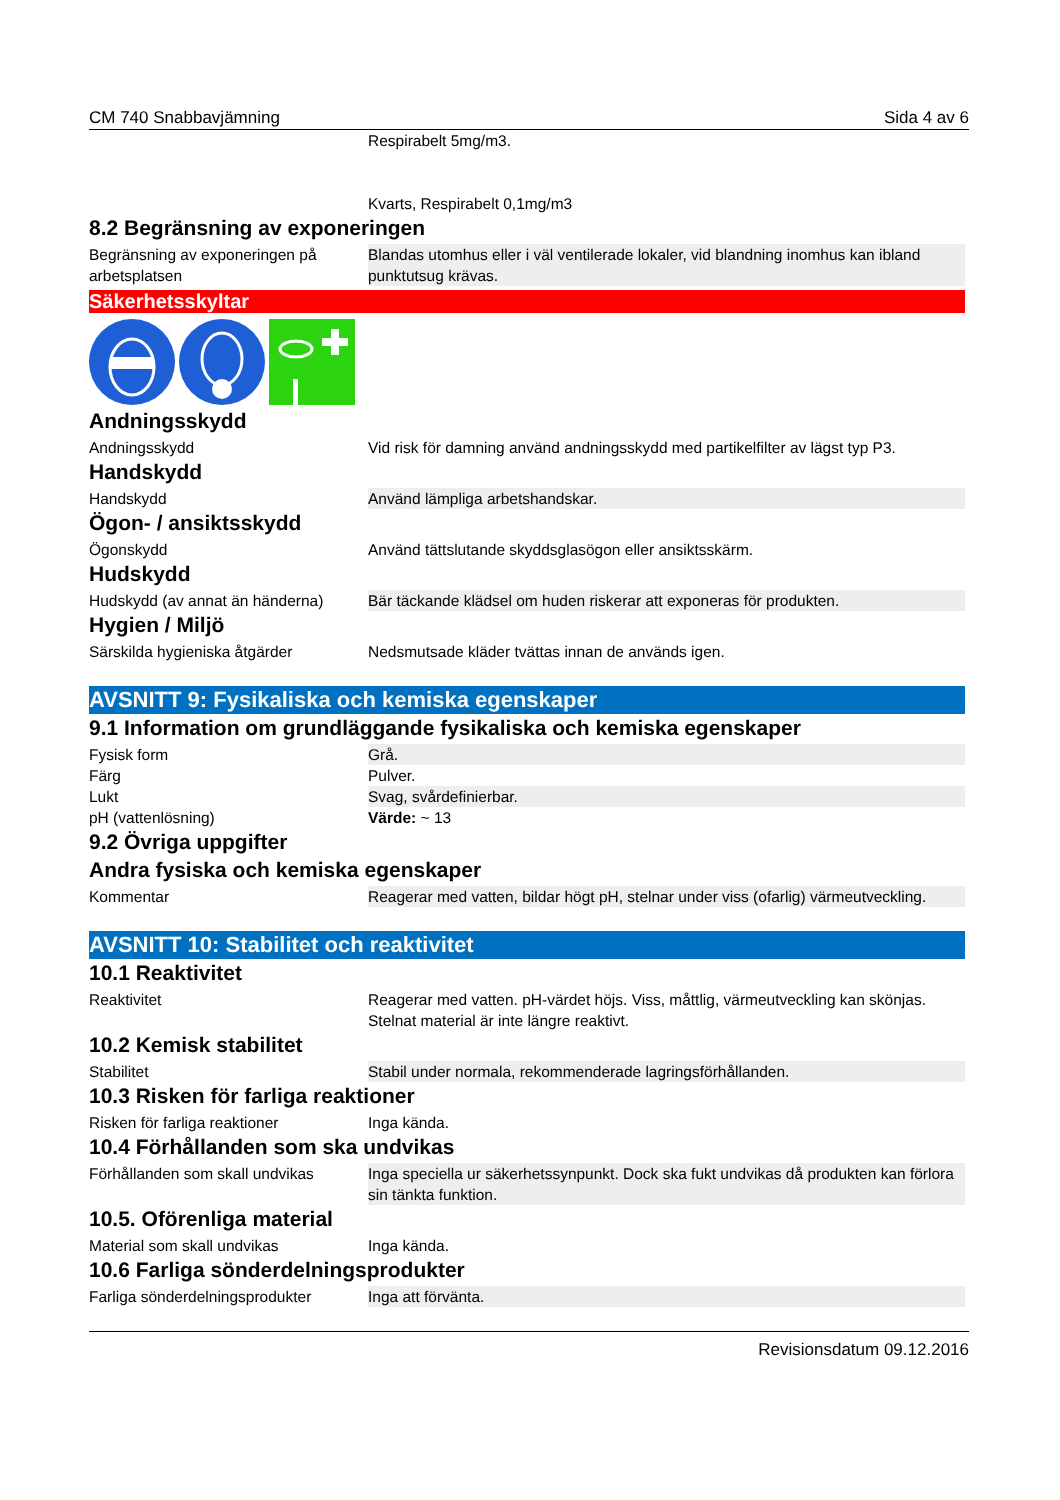CM 740 Snabbavjämning Sida 4 av 6
| | Respirabelt 5mg/m3. Kvarts, Respirabelt 0,1mg/m3 |
8.2 Begränsning av exponeringen
| Begränsning av exponeringen på arbetsplatsen | Blandas utomhus eller i väl ventilerade lokaler, vid blandning inomhus kan ibland punktutsug krävas. |
Säkerhetsskyltar
Andningsskydd
| Andningsskydd | Vid risk för damning använd andningsskydd med partikelfilter av lägst typ P3. |
Handskydd
| Handskydd | Använd lämpliga arbetshandskar. |
Ögon- / ansiktsskydd
| Ögonskydd | Använd tättslutande skyddsglasögon eller ansiktsskärm. |
Hudskydd
| Hudskydd (av annat än händerna) | Bär täckande klädsel om huden riskerar att exponeras för produkten. |
Hygien / Miljö
| Särskilda hygieniska åtgärder | Nedsmutsade kläder tvättas innan de används igen. |
AVSNITT 9: Fysikaliska och kemiska egenskaper
9.1 Information om grundläggande fysikaliska och kemiska egenskaper
| Fysisk form | Grå. |
| Färg | Pulver. |
| Lukt | Svag, svårdefinierbar. |
| pH (vattenlösning) | Värde: ~ 13 |
9.2 Övriga uppgifter
Andra fysiska och kemiska egenskaper
| Kommentar | Reagerar med vatten, bildar högt pH, stelnar under viss (ofarlig) värmeutveckling. |
AVSNITT 10: Stabilitet och reaktivitet
10.1 Reaktivitet
| Reaktivitet | Reagerar med vatten. pH-värdet höjs. Viss, måttlig, värmeutveckling kan skönjas. Stelnat material är inte längre reaktivt. |
10.2 Kemisk stabilitet
| Stabilitet | Stabil under normala, rekommenderade lagringsförhållanden. |
10.3 Risken för farliga reaktioner
| Risken för farliga reaktioner | Inga kända. |
10.4 Förhållanden som ska undvikas
| Förhållanden som skall undvikas | Inga speciella ur säkerhetssynpunkt. Dock ska fukt undvikas då produkten kan förlora sin tänkta funktion. |
10.5. Oförenliga material
| Material som skall undvikas | Inga kända. |
10.6 Farliga sönderdelningsprodukter
| Farliga sönderdelningsprodukter | Inga att förvänta. |
Revisionsdatum 09.12.2016